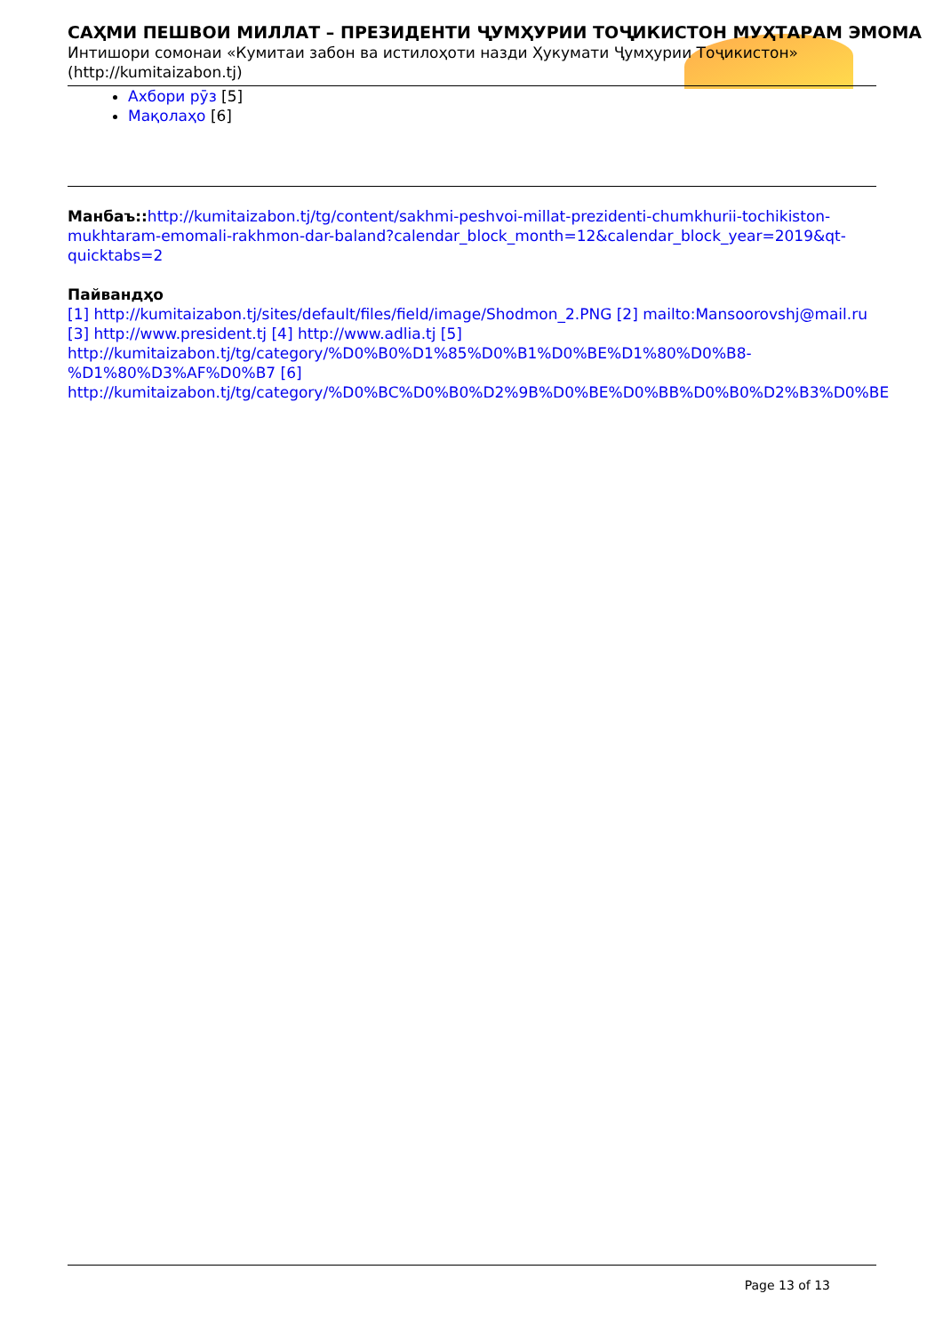САҲМИ ПЕШВОИ МИЛЛАТ – ПРЕЗИДЕНТИ ҶУМҲУРИИ ТОҶИКИСТОН МУҲТАРАМ ЭМОМА
Интишори сомонаи «Кумитаи забон ва истилоҳоти назди Ҳукумати Ҷумҳурии Тоҷикистон» (http://kumitaizabon.tj)
Ахбори рӯз [5]
Мақолаҳо [6]
Манбаъ:: http://kumitaizabon.tj/tg/content/sakhmi-peshvoi-millat-prezidenti-chumkhurii-tochikiston-mukhtaram-emomali-rakhmon-dar-baland?calendar_block_month=12&calendar_block_year=2019&qt-quicktabs=2
Пайвандҳо
[1] http://kumitaizabon.tj/sites/default/files/field/image/Shodmon_2.PNG [2] mailto:Mansoorovshj@mail.ru [3] http://www.president.tj [4] http://www.adlia.tj [5] http://kumitaizabon.tj/tg/category/%D0%B0%D1%85%D0%B1%D0%BE%D1%80%D0%B8-%D1%80%D3%AF%D0%B7 [6] http://kumitaizabon.tj/tg/category/%D0%BC%D0%B0%D2%9B%D0%BE%D0%BB%D0%B0%D2%B3%D0%BE
Page 13 of 13